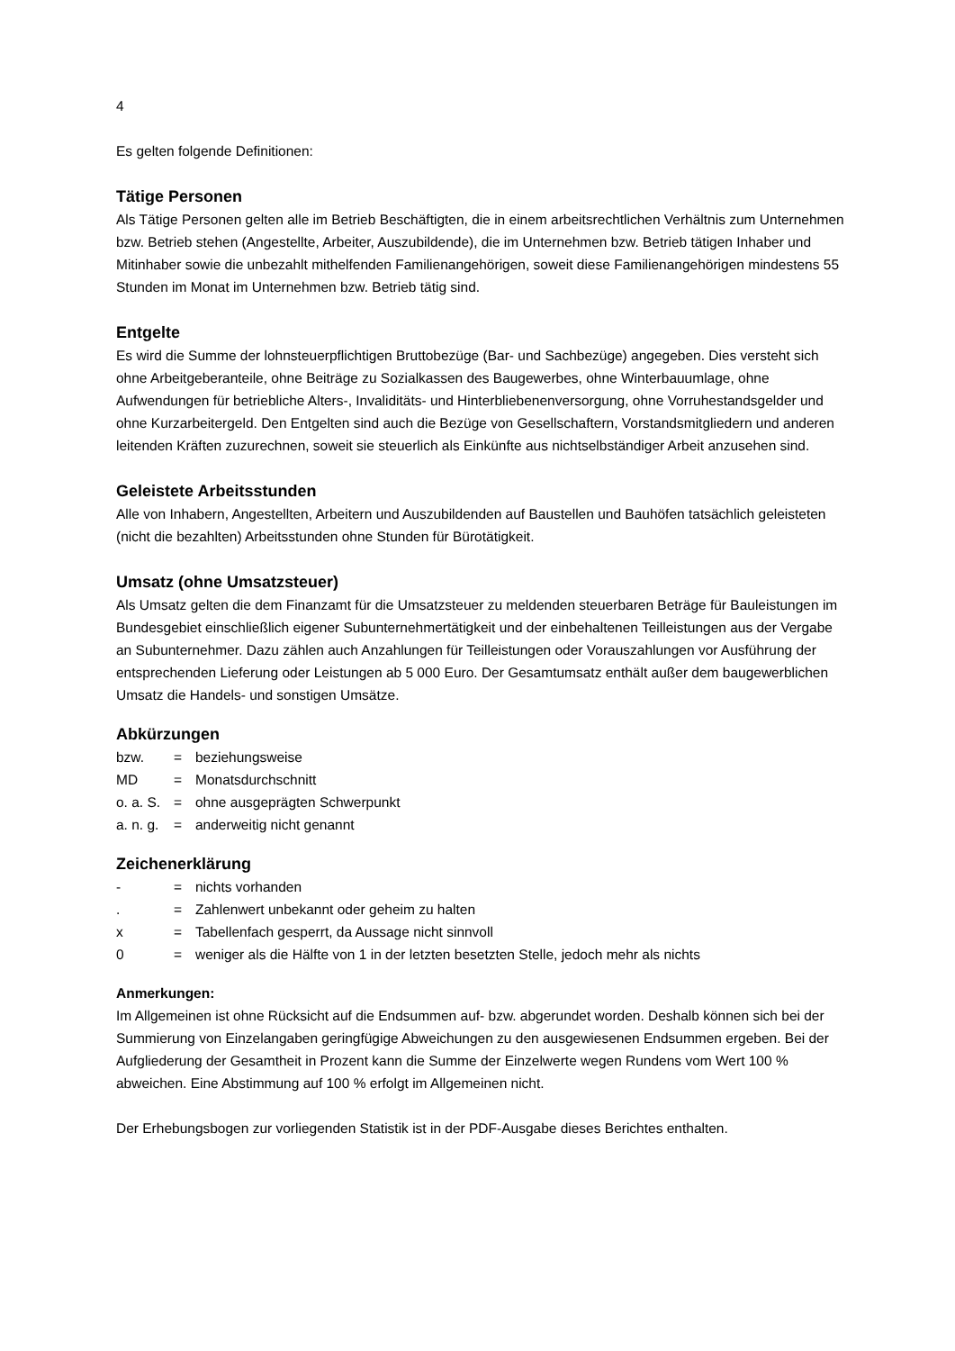4
Es gelten folgende Definitionen:
Tätige Personen
Als Tätige Personen gelten alle im Betrieb Beschäftigten, die in einem arbeitsrechtlichen Verhältnis zum Unternehmen bzw. Betrieb stehen (Angestellte, Arbeiter, Auszubildende), die im Unternehmen bzw. Betrieb tätigen Inhaber und Mitinhaber sowie die unbezahlt mithelfenden Familienangehörigen, soweit diese Familienangehörigen mindestens 55 Stunden im Monat im Unternehmen bzw. Betrieb tätig sind.
Entgelte
Es wird die Summe der lohnsteuerpflichtigen Bruttobezüge (Bar- und Sachbezüge) angegeben. Dies versteht sich ohne Arbeitgeberanteile, ohne Beiträge zu Sozialkassen des Baugewerbes, ohne Winterbauumlage, ohne Aufwendungen für betriebliche Alters-, Invaliditäts- und Hinterbliebenenversorgung, ohne Vorruhestandsgelder und ohne Kurzarbeitergeld. Den Entgelten sind auch die Bezüge von Gesellschaftern, Vorstandsmitgliedern und anderen leitenden Kräften zuzurechnen, soweit sie steuerlich als Einkünfte aus nichtselbständiger Arbeit anzusehen sind.
Geleistete Arbeitsstunden
Alle von Inhabern, Angestellten, Arbeitern und Auszubildenden auf Baustellen und Bauhöfen tatsächlich geleisteten (nicht die bezahlten) Arbeitsstunden ohne Stunden für Bürotätigkeit.
Umsatz (ohne Umsatzsteuer)
Als Umsatz gelten die dem Finanzamt für die Umsatzsteuer zu meldenden steuerbaren Beträge für Bauleistungen im Bundesgebiet einschließlich eigener Subunternehmertätigkeit und der einbehaltenen Teilleistungen aus der Vergabe an Subunternehmer. Dazu zählen auch Anzahlungen für Teilleistungen oder Vorauszahlungen vor Ausführung der entsprechenden Lieferung oder Leistungen ab 5 000 Euro. Der Gesamtumsatz enthält außer dem baugewerblichen Umsatz die Handels- und sonstigen Umsätze.
Abkürzungen
| bzw. | = | beziehungsweise |
| MD | = | Monatsdurchschnitt |
| o. a. S. | = | ohne ausgeprägten Schwerpunkt |
| a. n. g. | = | anderweitig nicht genannt |
Zeichenerklärung
| - | = | nichts vorhanden |
| . | = | Zahlenwert unbekannt oder geheim zu halten |
| x | = | Tabellenfach gesperrt, da Aussage nicht sinnvoll |
| 0 | = | weniger als die Hälfte von 1 in der letzten besetzten Stelle, jedoch mehr als nichts |
Anmerkungen:
Im Allgemeinen ist ohne Rücksicht auf die Endsummen auf- bzw. abgerundet worden. Deshalb können sich bei der Summierung von Einzelangaben geringfügige Abweichungen zu den ausgewiesenen Endsummen ergeben. Bei der Aufgliederung der Gesamtheit in Prozent kann die Summe der Einzelwerte wegen Rundens vom Wert 100 % abweichen. Eine Abstimmung auf 100 % erfolgt im Allgemeinen nicht.
Der Erhebungsbogen zur vorliegenden Statistik ist in der PDF-Ausgabe dieses Berichtes enthalten.